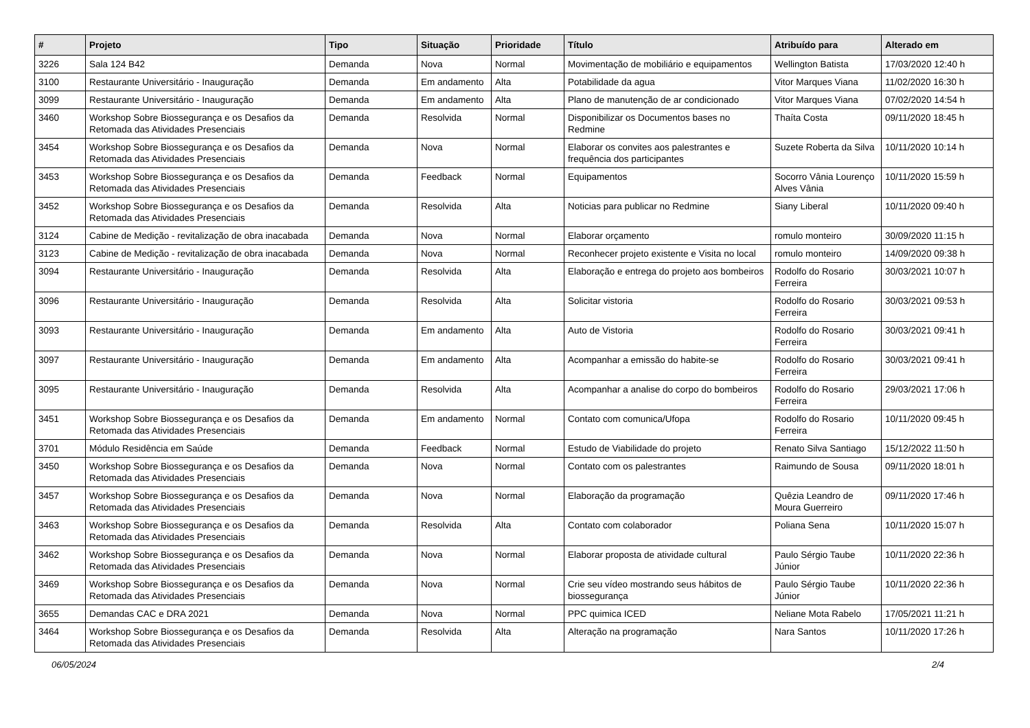| # | Projeto | Tipo | Situação | Prioridade | Título | Atribuído para | Alterado em |
| --- | --- | --- | --- | --- | --- | --- | --- |
| 3226 | Sala 124 B42 | Demanda | Nova | Normal | Movimentação de mobiliário e equipamentos | Wellington Batista | 17/03/2020 12:40 h |
| 3100 | Restaurante Universitário - Inauguração | Demanda | Em andamento | Alta | Potabilidade da agua | Vitor Marques Viana | 11/02/2020 16:30 h |
| 3099 | Restaurante Universitário - Inauguração | Demanda | Em andamento | Alta | Plano de manutenção de ar condicionado | Vitor Marques Viana | 07/02/2020 14:54 h |
| 3460 | Workshop Sobre Biossegurança e os Desafios da Retomada das Atividades Presenciais | Demanda | Resolvida | Normal | Disponibilizar os Documentos bases no Redmine | Thaíta Costa | 09/11/2020 18:45 h |
| 3454 | Workshop Sobre Biossegurança e os Desafios da Retomada das Atividades Presenciais | Demanda | Nova | Normal | Elaborar os convites aos palestrantes e frequência dos participantes | Suzete Roberta da Silva | 10/11/2020 10:14 h |
| 3453 | Workshop Sobre Biossegurança e os Desafios da Retomada das Atividades Presenciais | Demanda | Feedback | Normal | Equipamentos | Socorro Vânia Lourenço Alves Vânia | 10/11/2020 15:59 h |
| 3452 | Workshop Sobre Biossegurança e os Desafios da Retomada das Atividades Presenciais | Demanda | Resolvida | Alta | Noticias para publicar no Redmine | Siany Liberal | 10/11/2020 09:40 h |
| 3124 | Cabine de Medição - revitalização de obra inacabada | Demanda | Nova | Normal | Elaborar orçamento | romulo monteiro | 30/09/2020 11:15 h |
| 3123 | Cabine de Medição - revitalização de obra inacabada | Demanda | Nova | Normal | Reconhecer projeto existente e Visita no local | romulo monteiro | 14/09/2020 09:38 h |
| 3094 | Restaurante Universitário - Inauguração | Demanda | Resolvida | Alta | Elaboração e entrega do projeto aos bombeiros | Rodolfo do Rosario Ferreira | 30/03/2021 10:07 h |
| 3096 | Restaurante Universitário - Inauguração | Demanda | Resolvida | Alta | Solicitar vistoria | Rodolfo do Rosario Ferreira | 30/03/2021 09:53 h |
| 3093 | Restaurante Universitário - Inauguração | Demanda | Em andamento | Alta | Auto de Vistoria | Rodolfo do Rosario Ferreira | 30/03/2021 09:41 h |
| 3097 | Restaurante Universitário - Inauguração | Demanda | Em andamento | Alta | Acompanhar a emissão do habite-se | Rodolfo do Rosario Ferreira | 30/03/2021 09:41 h |
| 3095 | Restaurante Universitário - Inauguração | Demanda | Resolvida | Alta | Acompanhar a analise do corpo do bombeiros | Rodolfo do Rosario Ferreira | 29/03/2021 17:06 h |
| 3451 | Workshop Sobre Biossegurança e os Desafios da Retomada das Atividades Presenciais | Demanda | Em andamento | Normal | Contato com comunica/Ufopa | Rodolfo do Rosario Ferreira | 10/11/2020 09:45 h |
| 3701 | Módulo Residência em Saúde | Demanda | Feedback | Normal | Estudo de Viabilidade do projeto | Renato Silva Santiago | 15/12/2022 11:50 h |
| 3450 | Workshop Sobre Biossegurança e os Desafios da Retomada das Atividades Presenciais | Demanda | Nova | Normal | Contato com os palestrantes | Raimundo de Sousa | 09/11/2020 18:01 h |
| 3457 | Workshop Sobre Biossegurança e os Desafios da Retomada das Atividades Presenciais | Demanda | Nova | Normal | Elaboração da programação | Quêzia Leandro de Moura Guerreiro | 09/11/2020 17:46 h |
| 3463 | Workshop Sobre Biossegurança e os Desafios da Retomada das Atividades Presenciais | Demanda | Resolvida | Alta | Contato com colaborador | Poliana Sena | 10/11/2020 15:07 h |
| 3462 | Workshop Sobre Biossegurança e os Desafios da Retomada das Atividades Presenciais | Demanda | Nova | Normal | Elaborar proposta de atividade cultural | Paulo Sérgio Taube Júnior | 10/11/2020 22:36 h |
| 3469 | Workshop Sobre Biossegurança e os Desafios da Retomada das Atividades Presenciais | Demanda | Nova | Normal | Crie seu vídeo mostrando seus hábitos de biossegurança | Paulo Sérgio Taube Júnior | 10/11/2020 22:36 h |
| 3655 | Demandas CAC e DRA 2021 | Demanda | Nova | Normal | PPC quimica ICED | Neliane Mota Rabelo | 17/05/2021 11:21 h |
| 3464 | Workshop Sobre Biossegurança e os Desafios da Retomada das Atividades Presenciais | Demanda | Resolvida | Alta | Alteração na programação | Nara Santos | 10/11/2020 17:26 h |
06/05/2024 2/4